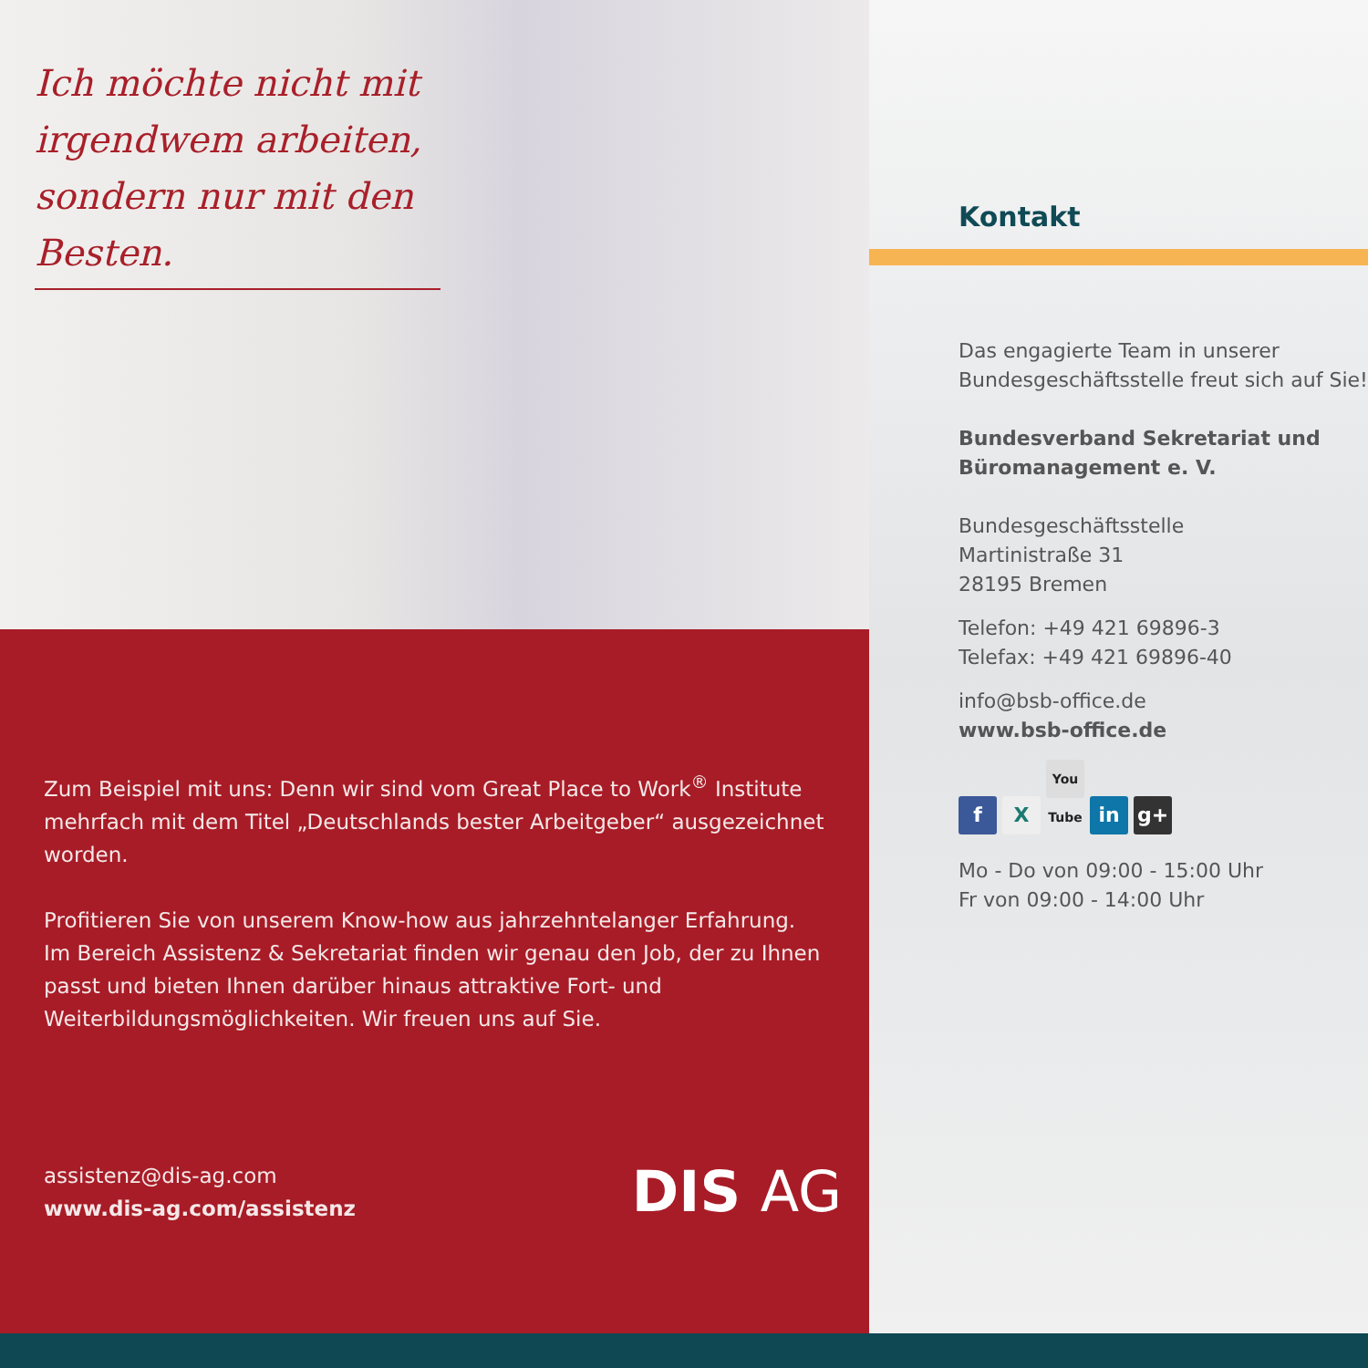Ich möchte nicht mit irgendwem arbeiten, sondern nur mit den Besten.
Zum Beispiel mit uns: Denn wir sind vom Great Place to Work<sup>®</sup> Institute mehrfach mit dem Titel „Deutschlands bester Arbeitgeber“ ausgezeichnet worden.
Profitieren Sie von unserem Know-how aus jahrzehntelanger Erfahrung. Im Bereich Assistenz & Sekretariat finden wir genau den Job, der zu Ihnen passt und bieten Ihnen darüber hinaus attraktive Fort- und Weiterbildungs­möglichkeiten. Wir freuen uns auf Sie.
assistenz@dis-ag.com
www.dis-ag.com/assistenz
DIS AG
Kontakt
Das engagierte Team in unserer Bundesgeschäftsstelle freut sich auf Sie!
Bundesverband Sekretariat und Büromanagement e. V.
Bundesgeschäftsstelle
Martinistraße 31
28195 Bremen
Telefon: +49 421 69896-3
Telefax: +49 421 69896-40
info@bsb-office.de
www.bsb-office.de
f X You Tube in g+
Mo - Do von 09:00 - 15:00 Uhr
Fr von 09:00 - 14:00 Uhr